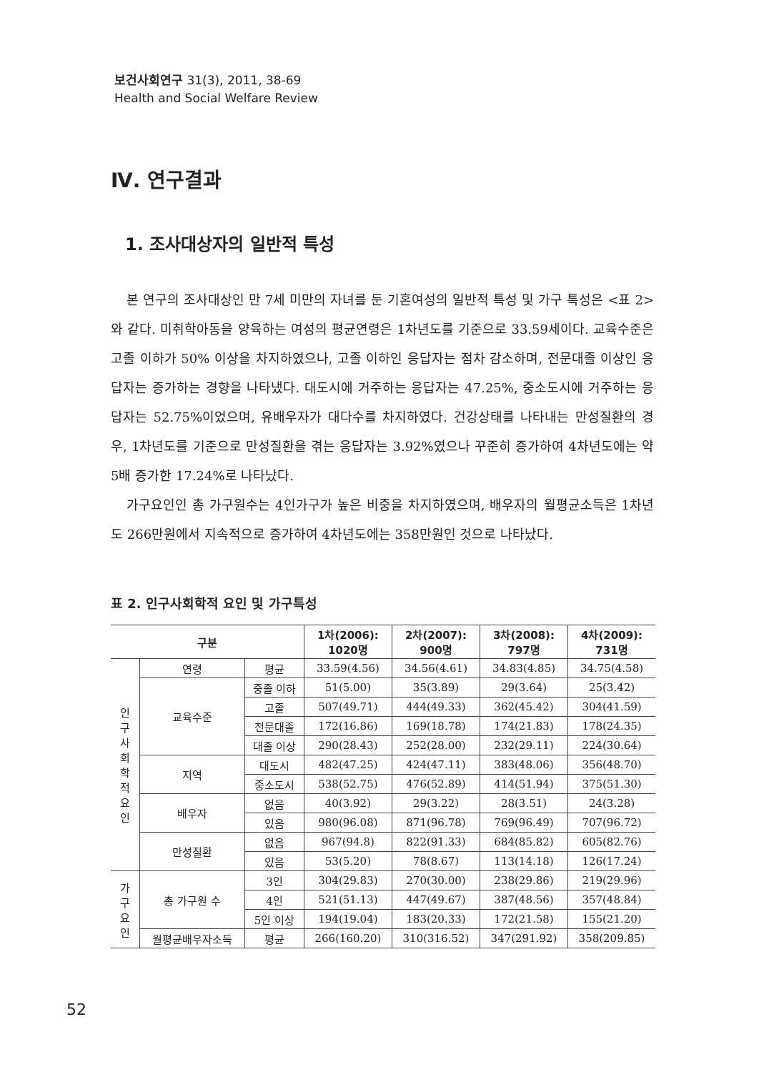보건사회연구 31(3), 2011, 38-69
Health and Social Welfare Review
Ⅳ. 연구결과
1. 조사대상자의 일반적 특성
본 연구의 조사대상인 만 7세 미만의 자녀를 둔 기혼여성의 일반적 특성 및 가구 특성은 <표 2>와 같다. 미취학아동을 양육하는 여성의 평균연령은 1차년도를 기준으로 33.59세이다. 교육수준은 고졸 이하가 50% 이상을 차지하였으나, 고졸 이하인 응답자는 점차 감소하며, 전문대졸 이상인 응답자는 증가하는 경향을 나타냈다. 대도시에 거주하는 응답자는 47.25%, 중소도시에 거주하는 응답자는 52.75%이었으며, 유배우자가 대다수를 차지하였다. 건강상태를 나타내는 만성질환의 경우, 1차년도를 기준으로 만성질환을 겪는 응답자는 3.92%였으나 꾸준히 증가하여 4차년도에는 약 5배 증가한 17.24%로 나타났다.
가구요인인 총 가구원수는 4인가구가 높은 비중을 차지하였으며, 배우자의 월평균소득은 1차년도 266만원에서 지속적으로 증가하여 4차년도에는 358만원인 것으로 나타났다.
표 2. 인구사회학적 요인 및 가구특성
| 구분 | | | 1차(2006): 1020명 | 2차(2007): 900명 | 3차(2008): 797명 | 4차(2009): 731명 |
| --- | --- | --- | --- | --- | --- | --- |
| 인 구 사 회 학 적 요 인 | 연령 | 평균 | 33.59(4.56) | 34.56(4.61) | 34.83(4.85) | 34.75(4.58) |
| | 교육수준 | 중졸 이하 | 51(5.00) | 35(3.89) | 29(3.64) | 25(3.42) |
| | | 고졸 | 507(49.71) | 444(49.33) | 362(45.42) | 304(41.59) |
| | | 전문대졸 | 172(16.86) | 169(18.78) | 174(21.83) | 178(24.35) |
| | | 대졸 이상 | 290(28.43) | 252(28.00) | 232(29.11) | 224(30.64) |
| | 지역 | 대도시 | 482(47.25) | 424(47.11) | 383(48.06) | 356(48.70) |
| | | 중소도시 | 538(52.75) | 476(52.89) | 414(51.94) | 375(51.30) |
| | 배우자 | 없음 | 40(3.92) | 29(3.22) | 28(3.51) | 24(3.28) |
| | | 있음 | 980(96.08) | 871(96.78) | 769(96.49) | 707(96.72) |
| | 만성질환 | 없음 | 967(94.8) | 822(91.33) | 684(85.82) | 605(82.76) |
| | | 있음 | 53(5.20) | 78(8.67) | 113(14.18) | 126(17.24) |
| 가 구 요 인 | 총 가구원 수 | 3인 | 304(29.83) | 270(30.00) | 238(29.86) | 219(29.96) |
| | | 4인 | 521(51.13) | 447(49.67) | 387(48.56) | 357(48.84) |
| | | 5인 이상 | 194(19.04) | 183(20.33) | 172(21.58) | 155(21.20) |
| | 월평균배우자소득 | 평균 | 266(160.20) | 310(316.52) | 347(291.92) | 358(209.85) |
52